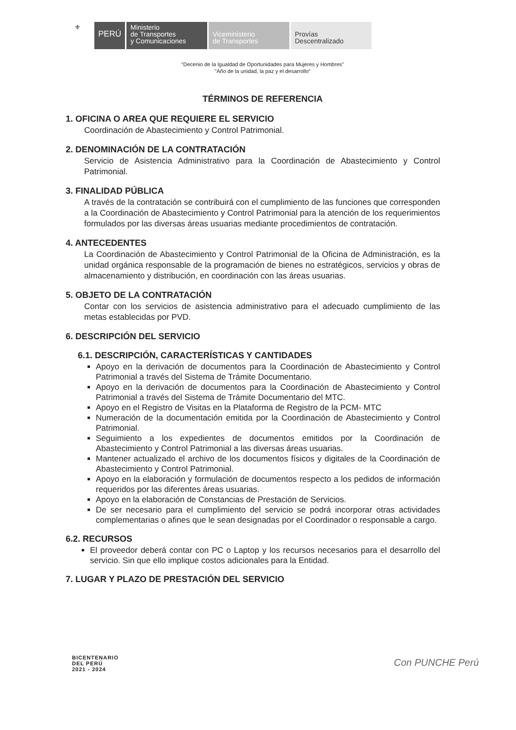⚜
PERÚ
Ministerio
de Transportes
y Comunicaciones
Viceministerio
de Transportes
Provías
Descentralizado
"Decenio de la Igualdad de Oportunidades para Mujeres y Hombres"
"Año de la unidad, la paz y el desarrollo"
TÉRMINOS DE REFERENCIA
1. OFICINA O AREA QUE REQUIERE EL SERVICIO
Coordinación de Abastecimiento y Control Patrimonial.
2. DENOMINACIÓN DE LA CONTRATACIÓN
Servicio de Asistencia Administrativo para la Coordinación de Abastecimiento y Control Patrimonial.
3. FINALIDAD PÚBLICA
A través de la contratación se contribuirá con el cumplimiento de las funciones que corresponden a la Coordinación de Abastecimiento y Control Patrimonial para la atención de los requerimientos formulados por las diversas áreas usuarias mediante procedimientos de contratación.
4. ANTECEDENTES
La Coordinación de Abastecimiento y Control Patrimonial de la Oficina de Administración, es la unidad orgánica responsable de la programación de bienes no estratégicos, servicios y obras de almacenamiento y distribución, en coordinación con las áreas usuarias.
5. OBJETO DE LA CONTRATACIÓN
Contar con los servicios de asistencia administrativo para el adecuado cumplimiento de las metas establecidas por PVD.
6. DESCRIPCIÓN DEL SERVICIO
6.1. DESCRIPCIÓN, CARACTERÍSTICAS Y CANTIDADES
Apoyo en la derivación de documentos para la Coordinación de Abastecimiento y Control Patrimonial a través del Sistema de Trámite Documentario.
Apoyo en la derivación de documentos para la Coordinación de Abastecimiento y Control Patrimonial a través del Sistema de Trámite Documentario del MTC.
Apoyo en el Registro de Visitas en la Plataforma de Registro de la PCM- MTC
Numeración de la documentación emitida por la Coordinación de Abastecimiento y Control Patrimonial.
Seguimiento a los expedientes de documentos emitidos por la Coordinación de Abastecimiento y Control Patrimonial a las diversas áreas usuarias.
Mantener actualizado el archivo de los documentos físicos y digitales de la Coordinación de Abastecimiento y Control Patrimonial.
Apoyo en la elaboración y formulación de documentos respecto a los pedidos de información requeridos por las diferentes áreas usuarias.
Apoyo en la elaboración de Constancias de Prestación de Servicios.
De ser necesario para el cumplimiento del servicio se podrá incorporar otras actividades complementarias o afines que le sean designadas por el Coordinador o responsable a cargo.
6.2. RECURSOS
El proveedor deberá contar con PC o Laptop y los recursos necesarios para el desarrollo del servicio. Sin que ello implique costos adicionales para la Entidad.
7. LUGAR Y PLAZO DE PRESTACIÓN DEL SERVICIO
BICENTENARIO
DEL PERÚ
2021 - 2024
Con PUNCHE Perú